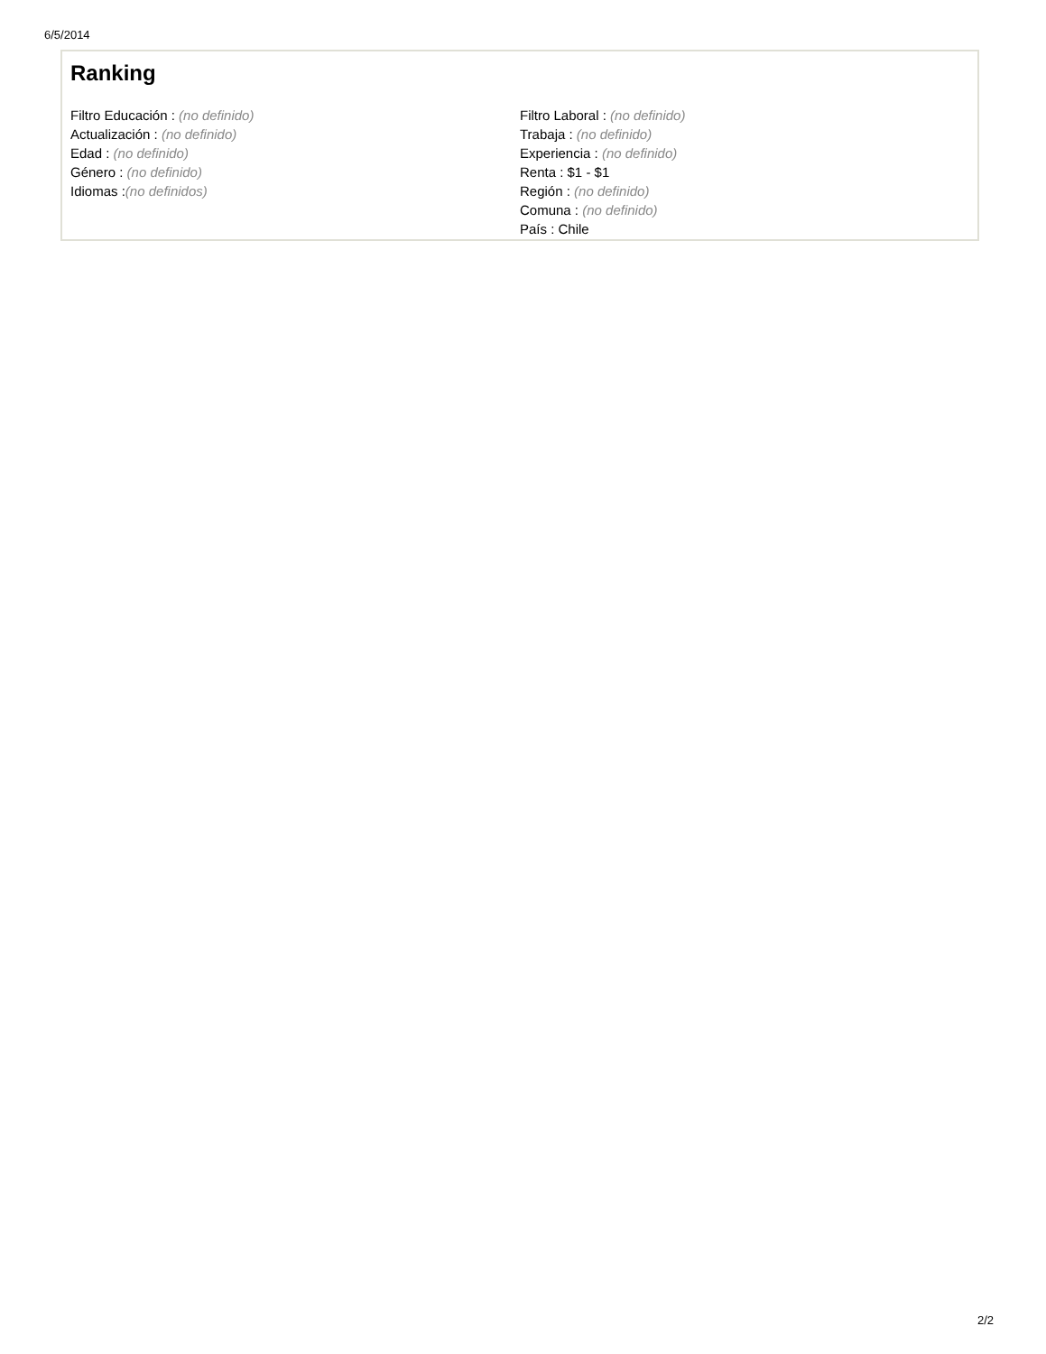6/5/2014
Ranking
Filtro Educación : (no definido)
Actualización : (no definido)
Edad : (no definido)
Género : (no definido)
Idiomas :(no definidos)
Filtro Laboral : (no definido)
Trabaja : (no definido)
Experiencia : (no definido)
Renta : $1 - $1
Región : (no definido)
Comuna : (no definido)
País : Chile
2/2